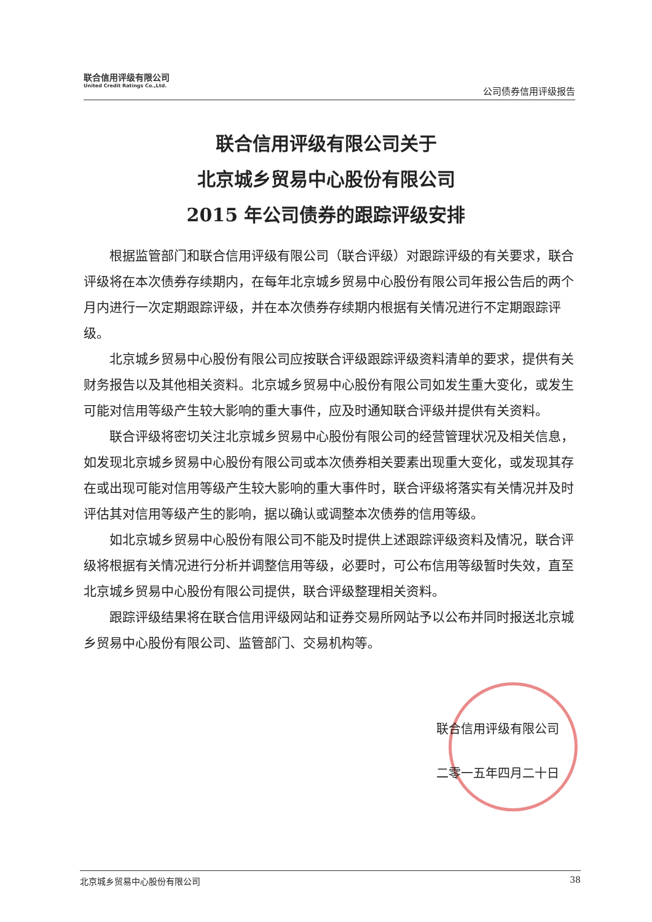联合信用评级有限公司
United Credit Ratings Co.,Ltd.
公司债券信用评级报告
联合信用评级有限公司关于
北京城乡贸易中心股份有限公司
2015 年公司债券的跟踪评级安排
根据监管部门和联合信用评级有限公司（联合评级）对跟踪评级的有关要求，联合评级将在本次债券存续期内，在每年北京城乡贸易中心股份有限公司年报公告后的两个月内进行一次定期跟踪评级，并在本次债券存续期内根据有关情况进行不定期跟踪评级。
北京城乡贸易中心股份有限公司应按联合评级跟踪评级资料清单的要求，提供有关财务报告以及其他相关资料。北京城乡贸易中心股份有限公司如发生重大变化，或发生可能对信用等级产生较大影响的重大事件，应及时通知联合评级并提供有关资料。
联合评级将密切关注北京城乡贸易中心股份有限公司的经营管理状况及相关信息，如发现北京城乡贸易中心股份有限公司或本次债券相关要素出现重大变化，或发现其存在或出现可能对信用等级产生较大影响的重大事件时，联合评级将落实有关情况并及时评估其对信用等级产生的影响，据以确认或调整本次债券的信用等级。
如北京城乡贸易中心股份有限公司不能及时提供上述跟踪评级资料及情况，联合评级将根据有关情况进行分析并调整信用等级，必要时，可公布信用等级暂时失效，直至北京城乡贸易中心股份有限公司提供，联合评级整理相关资料。
跟踪评级结果将在联合信用评级网站和证券交易所网站予以公布并同时报送北京城乡贸易中心股份有限公司、监管部门、交易机构等。
联合信用评级有限公司
二零一五年四月二十日
北京城乡贸易中心股份有限公司 38